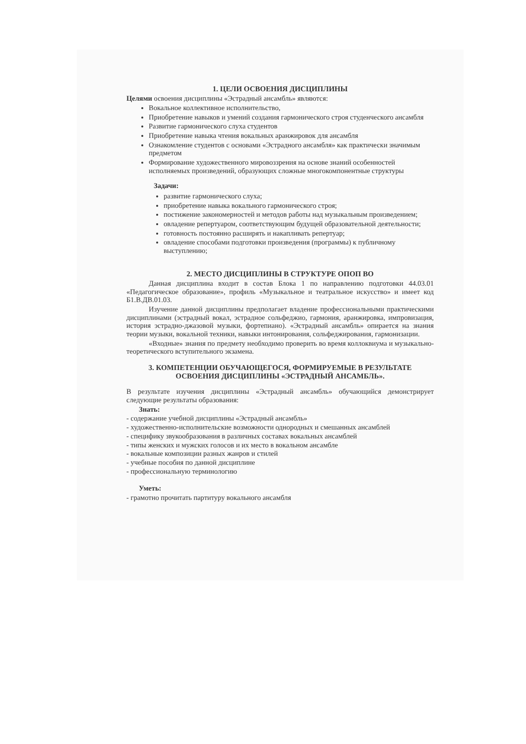1. ЦЕЛИ ОСВОЕНИЯ ДИСЦИПЛИНЫ
Целями освоения дисциплины «Эстрадный ансамбль» являются:
Вокальное коллективное исполнительство,
Приобретение навыков и умений создания гармонического строя студенческого ансамбля
Развитие гармонического слуха студентов
Приобретение навыка чтения вокальных аранжировок для ансамбля
Ознакомление студентов с основами «Эстрадного ансамбля» как практически значимым предметом
Формирование художественного мировоззрения на основе знаний особенностей исполняемых произведений, образующих сложные многокомпонентные структуры
Задачи:
развитие гармонического слуха;
приобретение навыка вокального гармонического строя;
постижение закономерностей и методов работы над музыкальным произведением;
овладение репертуаром, соответствующим будущей образовательной деятельности;
готовность постоянно расширять и накапливать репертуар;
овладение способами подготовки произведения (программы) к публичному выступлению;
2. МЕСТО ДИСЦИПЛИНЫ В СТРУКТУРЕ ОПОП ВО
Данная дисциплина входит в состав Блока 1 по направлению подготовки 44.03.01 «Педагогическое образование», профиль «Музыкальное и театральное искусство» и имеет код Б1.В.ДВ.01.03.
Изучение данной дисциплины предполагает владение профессиональными практическими дисциплинами (эстрадный вокал, эстрадное сольфеджио, гармония, аранжировка, импровизация, история эстрадно-джазовой музыки, фортепиано). «Эстрадный ансамбль» опирается на знания теории музыки, вокальной техники, навыки интонирования, сольфеджирования, гармонизации.
«Входные» знания по предмету необходимо проверить во время коллоквиума и музыкально-теоретического вступительного экзамена.
3. КОМПЕТЕНЦИИ ОБУЧАЮЩЕГОСЯ, ФОРМИРУЕМЫЕ В РЕЗУЛЬТАТЕ ОСВОЕНИЯ ДИСЦИПЛИНЫ «ЭСТРАДНЫЙ АНСАМБЛЬ».
В результате изучения дисциплины «Эстрадный ансамбль» обучающийся демонстрирует следующие результаты образования:
Знать:
- содержание учебной дисциплины «Эстрадный ансамбль»
- художественно-исполнительские возможности однородных и смешанных ансамблей
- специфику звукообразования в различных составах вокальных ансамблей
- типы женских и мужских голосов и их место в вокальном ансамбле
- вокальные композиции разных жанров и стилей
- учебные пособия по данной дисциплине
- профессиональную терминологию
Уметь:
- грамотно прочитать партитуру вокального ансамбля